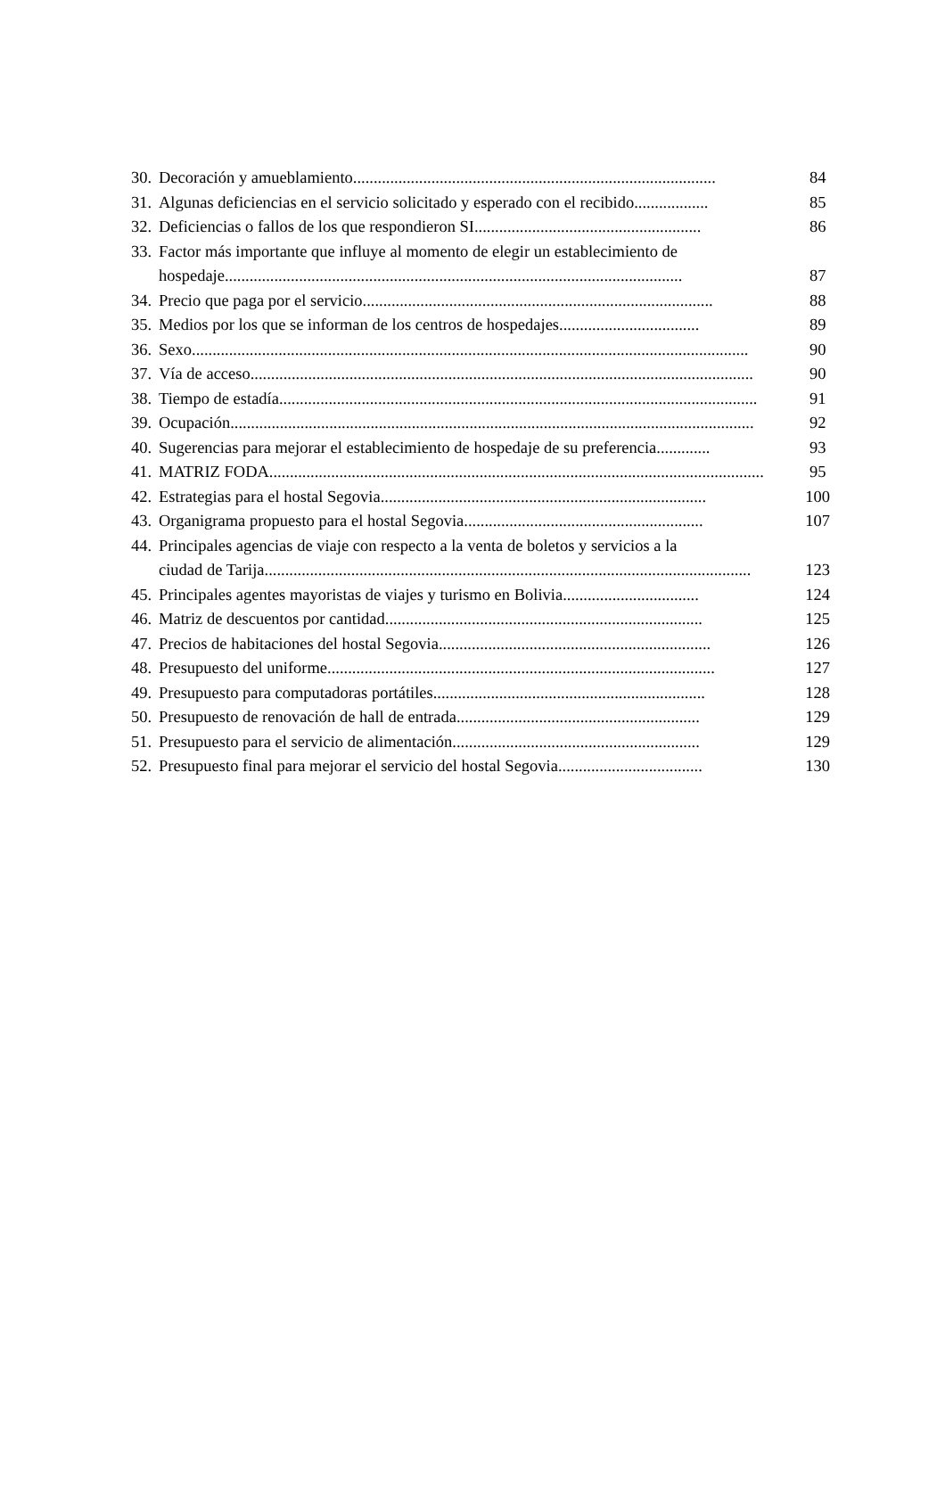30. Decoración y amueblamiento........................................................................................ 84
31. Algunas deficiencias en el servicio solicitado y esperado con el recibido.................. 85
32. Deficiencias o fallos de los que respondieron SI....................................................... 86
33. Factor más importante que influye al momento de elegir un establecimiento de
hospedaje............................................................................................................... 87
34. Precio que paga por el servicio..................................................................................... 88
35. Medios por los que se informan de los centros de hospedajes.................................. 89
36. Sexo....................................................................................................................................... 90
37. Vía de acceso.......................................................................................................................... 90
38. Tiempo de estadía.................................................................................................................... 91
39. Ocupación............................................................................................................................... 92
40. Sugerencias para mejorar el establecimiento de hospedaje de su preferencia............. 93
41. MATRIZ FODA........................................................................................................................ 95
42. Estrategias para el hostal Segovia............................................................................... 100
43. Organigrama propuesto para el hostal Segovia.......................................................... 107
44. Principales agencias de viaje con respecto a la venta de boletos y servicios a la
ciudad de Tarija...................................................................................................................... 123
45. Principales agentes mayoristas de viajes y turismo en Bolivia................................. 124
46. Matriz de descuentos por cantidad............................................................................. 125
47. Precios de habitaciones del hostal Segovia.................................................................. 126
48. Presupuesto del uniforme.............................................................................................. 127
49. Presupuesto para computadoras portátiles.................................................................. 128
50. Presupuesto de renovación de hall de entrada........................................................... 129
51. Presupuesto para el servicio de alimentación............................................................ 129
52. Presupuesto final para mejorar el servicio del hostal Segovia................................... 130